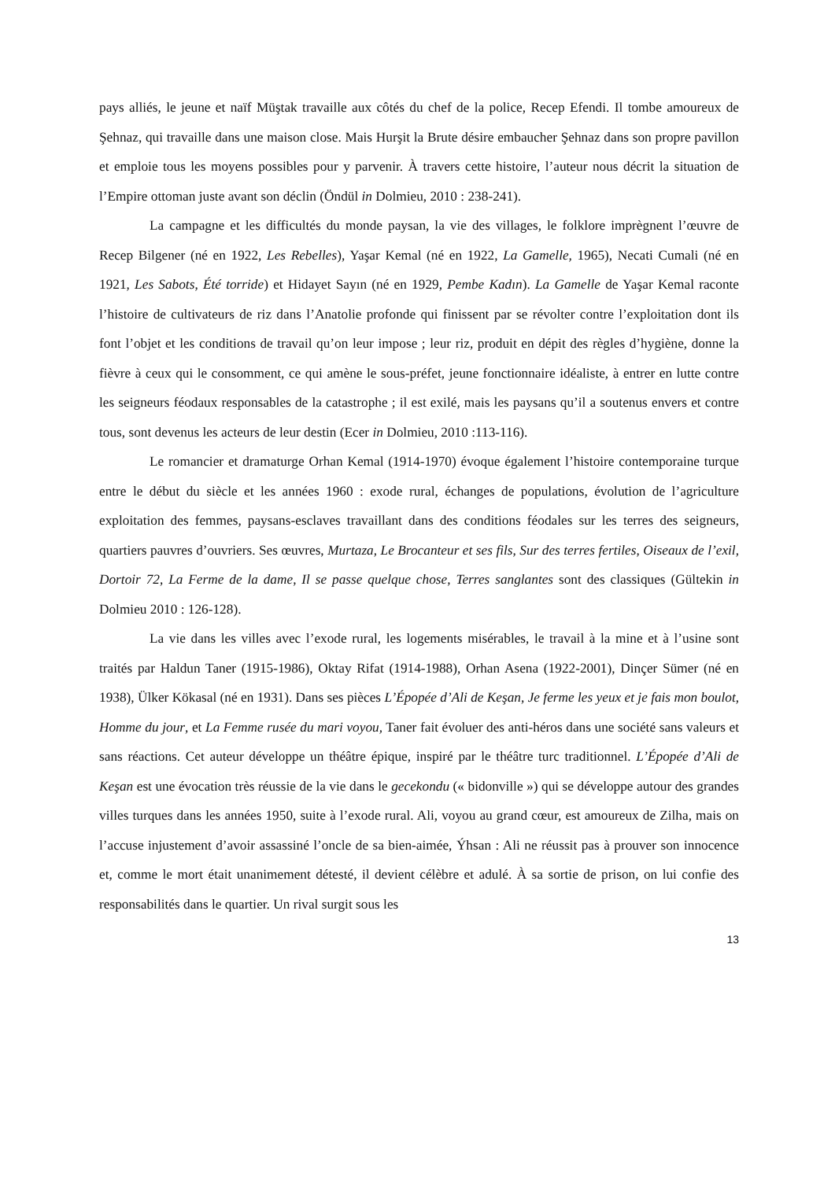pays alliés, le jeune et naïf Müştak travaille aux côtés du chef de la police, Recep Efendi. Il tombe amoureux de Şehnaz, qui travaille dans une maison close. Mais Hurşit la Brute désire embaucher Şehnaz dans son propre pavillon et emploie tous les moyens possibles pour y parvenir. À travers cette histoire, l’auteur nous décrit la situation de l’Empire ottoman juste avant son déclin (Öndül in Dolmieu, 2010 : 238-241).
La campagne et les difficultés du monde paysan, la vie des villages, le folklore imprègnent l’œuvre de Recep Bilgener (né en 1922, Les Rebelles), Yaşar Kemal (né en 1922, La Gamelle, 1965), Necati Cumali (né en 1921, Les Sabots, Été torride) et Hidayet Sayın (né en 1929, Pembe Kadın). La Gamelle de Yaşar Kemal raconte l’histoire de cultivateurs de riz dans l’Anatolie profonde qui finissent par se révolter contre l’exploitation dont ils font l’objet et les conditions de travail qu’on leur impose ; leur riz, produit en dépit des règles d’hygiène, donne la fièvre à ceux qui le consomment, ce qui amène le sous-préfet, jeune fonctionnaire idéaliste, à entrer en lutte contre les seigneurs féodaux responsables de la catastrophe ; il est exilé, mais les paysans qu’il a soutenus envers et contre tous, sont devenus les acteurs de leur destin (Ecer in Dolmieu, 2010 :113-116).
Le romancier et dramaturge Orhan Kemal (1914-1970) évoque également l’histoire contemporaine turque entre le début du siècle et les années 1960 : exode rural, échanges de populations, évolution de l’agriculture exploitation des femmes, paysans-esclaves travaillant dans des conditions féodales sur les terres des seigneurs, quartiers pauvres d’ouvriers. Ses œuvres, Murtaza, Le Brocanteur et ses fils, Sur des terres fertiles, Oiseaux de l’exil, Dortoir 72, La Ferme de la dame, Il se passe quelque chose, Terres sanglantes sont des classiques (Gültekin in Dolmieu 2010 : 126-128).
La vie dans les villes avec l’exode rural, les logements misérables, le travail à la mine et à l’usine sont traités par Haldun Taner (1915-1986), Oktay Rifat (1914-1988), Orhan Asena (1922-2001), Dinçer Sümer (né en 1938), Ülker Kökasal (né en 1931). Dans ses pièces L’Épopée d’Ali de Keşan, Je ferme les yeux et je fais mon boulot, Homme du jour, et La Femme rusée du mari voyou, Taner fait évoluer des anti-héros dans une société sans valeurs et sans réactions. Cet auteur développe un théâtre épique, inspiré par le théâtre turc traditionnel. L’Épopée d’Ali de Keşan est une évocation très réussie de la vie dans le gecekondu (« bidonville ») qui se développe autour des grandes villes turques dans les années 1950, suite à l’exode rural. Ali, voyou au grand cœur, est amoureux de Zilha, mais on l’accuse injustement d’avoir assassiné l’oncle de sa bien-aimée, Ýhsan : Ali ne réussit pas à prouver son innocence et, comme le mort était unanimement détesté, il devient célèbre et adulé. À sa sortie de prison, on lui confie des responsabilités dans le quartier. Un rival surgit sous les
13